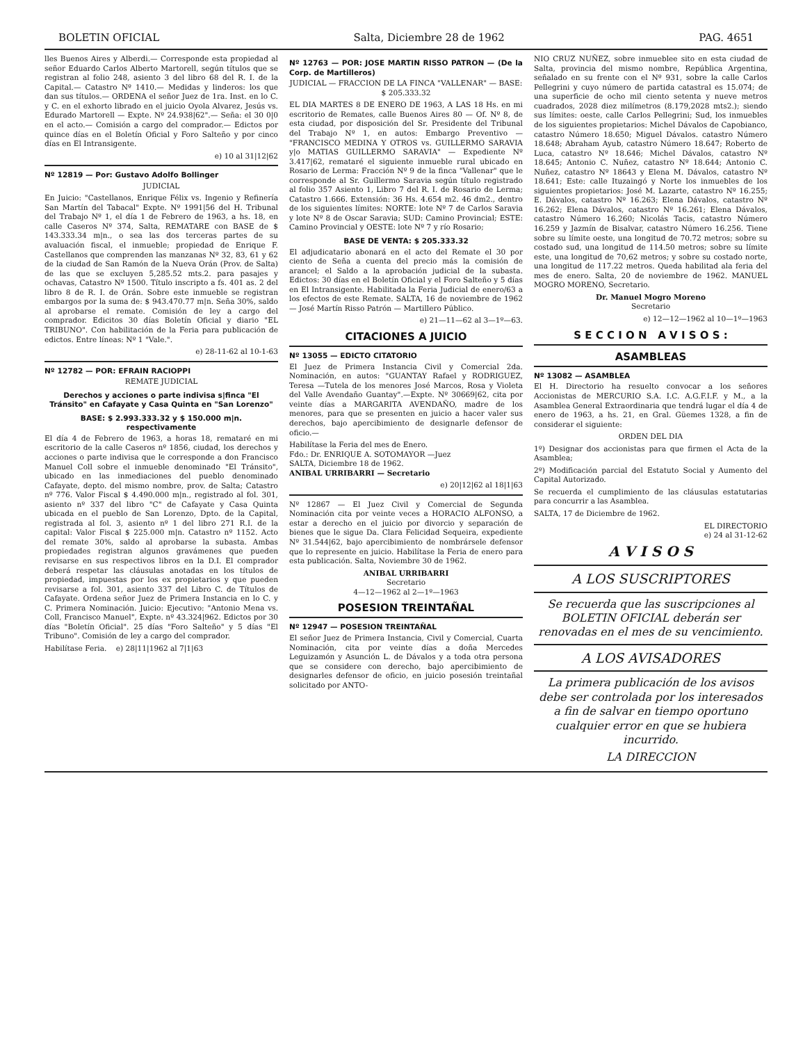BOLETIN OFICIAL Salta, Diciembre 28 de 1962 PAG. 4651
lles Buenos Aires y Alberdi.— Corresponde esta propiedad al señor Eduardo Carlos Alberto Martorell, según títulos que se registran al folio 248, asiento 3 del libro 68 del R. I. de la Capital.— Catastro Nº 1410.— Medidas y linderos: los que dan sus títulos.— ORDENA el señor Juez de 1ra. Inst. en lo C. y C. en el exhorto librado en el juicio Oyola Alvarez, Jesús vs. Edurado Martorell — Expte. Nº 24.938|62".— Seña: el 30 0|0 en el acto.— Comisión a cargo del comprador.— Edictos por quince días en el Boletín Oficial y Foro Salteño y por cinco días en El Intransigente.
e) 10 al 31|12|62
Nº 12819 — Por: Gustavo Adolfo Bollinger
JUDICIAL
En Juicio: "Castellanos, Enrique Félix vs. Ingenio y Refinería San Martín del Tabacal" Expte. Nº 1991|56 del H. Tribunal del Trabajo Nº 1, el día 1 de Febrero de 1963, a hs. 18, en calle Caseros Nº 374, Salta, REMATARE con BASE de $ 143.333.34 m|n., o sea las dos terceras partes de su avaluación fiscal, el inmueble; propiedad de Enrique F. Castellanos que comprenden las manzanas Nº 32, 83, 61 y 62 de la ciudad de San Ramón de la Nueva Orán (Prov. de Salta) de las que se excluyen 5,285.52 mts.2. para pasajes y ochavas, Catastro Nº 1500. Título inscripto a fs. 401 as. 2 del libro 8 de R. I. de Orán. Sobre este inmueble se registran embargos por la suma de: $ 943.470.77 m|n. Seña 30%, saldo al aprobarse el remate. Comisión de ley a cargo del comprador. Edicitos 30 días Boletín Oficial y diario "EL TRIBUNO". Con habilitación de la Feria para publicación de edictos. Entre líneas: Nº 1 "Vale.".
e) 28-11-62 al 10-1-63
Nº 12782 — POR: EFRAIN RACIOPPI
REMATE JUDICIAL
Derechos y acciones o parte indivisa s|finca "El Tránsito" en Cafayate y Casa Quinta en "San Lorenzo"
BASE: $ 2.993.333.32 y $ 150.000 m|n. respectivamente
El día 4 de Febrero de 1963, a horas 18, remataré en mi escritorio de la calle Caseros nº 1856, ciudad, los derechos y acciones o parte indivisa que le corresponde a don Francisco Manuel Coll sobre el inmueble denominado "El Tránsito", ubicado en las inmediaciones del pueblo denominado Cafayate, depto. del mismo nombre, prov. de Salta; Catastro nº 776. Valor Fiscal $ 4.490.000 m|n., registrado al fol. 301, asiento nº 337 del libro "C" de Cafayate y Casa Quinta ubicada en el pueblo de San Lorenzo, Dpto. de la Capital, registrada al fol. 3, asiento nº 1 del libro 271 R.I. de la capital: Valor Fiscal $ 225.000 m|n. Catastro nº 1152. Acto del remate 30%, saldo al aprobarse la subasta. Ambas propiedades registran algunos gravámenes que pueden revisarse en sus respectivos libros en la D.I. El comprador deberá respetar las cláusulas anotadas en los títulos de propiedad, impuestas por los ex propietarios y que pueden revisarse a fol. 301, asiento 337 del Libro C. de Títulos de Cafayate. Ordena señor Juez de Primera Instancia en lo C. y C. Primera Nominación. Juicio: Ejecutivo: "Antonio Mena vs. Coll, Francisco Manuel", Expte. nº 43.324|962. Edictos por 30 días "Boletín Oficial". 25 días "Foro Salteño" y 5 días "El Tribuno". Comisión de ley a cargo del comprador.
Habilítase Feria. e) 28|11|1962 al 7|1|63
Nº 12763 — POR: JOSE MARTIN RISSO PATRON — (De la Corp. de Martilleros)
JUDICIAL — FRACCION DE LA FINCA "VALLENAR" — BASE: $ 205.333.32
EL DIA MARTES 8 DE ENERO DE 1963, A LAS 18 Hs. en mi escritorio de Remates, calle Buenos Aires 80 — Of. Nº 8, de esta ciudad, por disposición del Sr. Presidente del Tribunal del Trabajo Nº 1, en autos: Embargo Preventivo — "FRANCISCO MEDINA Y OTROS vs. GUILLERMO SARAVIA y|o MATIAS GUILLERMO SARAVIA" — Expediente Nº 3.417|62, remataré el siguiente inmueble rural ubicado en Rosario de Lerma: Fracción Nº 9 de la finca "Vallenar" que le corresponde al Sr. Guillermo Saravia según título registrado al folio 357 Asiento 1, Libro 7 del R. I. de Rosario de Lerma; Catastro 1.666. Extensión: 36 Hs. 4.654 m2. 46 dm2., dentro de los siguientes límites: NORTE: lote Nº 7 de Carlos Saravia y lote Nº 8 de Oscar Saravia; SUD: Camino Provincial; ESTE: Camino Provincial y OESTE: lote Nº 7 y río Rosario;
BASE DE VENTA: $ 205.333.32
El adjudicatario abonará en el acto del Remate el 30 por ciento de Seña a cuenta del precio más la comisión de arancel; el Saldo a la aprobación judicial de la subasta. Edictos: 30 días en el Boletín Oficial y el Foro Salteño y 5 días en El Intransigente. Habilitada la Feria Judicial de enero/63 a los efectos de este Remate. SALTA, 16 de noviembre de 1962 — José Martín Risso Patrón — Martillero Público.
e) 21—11—62 al 3—1º—63.
CITACIONES A JUICIO
Nº 13055 — EDICTO CITATORIO
El Juez de Primera Instancia Civil y Comercial 2da. Nominación, en autos: "GUANTAY Rafael y RODRIGUEZ, Teresa —Tutela de los menores José Marcos, Rosa y Violeta del Valle Avendaño Guantay".—Expte. Nº 30669|62, cita por veinte días a MARGARITA AVENDAÑO, madre de los menores, para que se presenten en juicio a hacer valer sus derechos, bajo apercibimiento de designarle defensor de oficio.—
Habilítase la Feria del mes de Enero.
Fdo.: Dr. ENRIQUE A. SOTOMAYOR —Juez
SALTA, Diciembre 18 de 1962.
ANIBAL URRIBARRI — Secretario
e) 20|12|62 al 18|1|63
Nº 12867 — El Juez Civil y Comercial de Segunda Nominación cita por veinte veces a HORACIO ALFONSO, a estar a derecho en el juicio por divorcio y separación de bienes que le sigue Da. Clara Felicidad Sequeira, expediente Nº 31.544|62, bajo apercibimiento de nombrársele defensor que lo represente en juicio. Habilítase la Feria de enero para esta publicación. Salta, Noviembre 30 de 1962.
ANIBAL URRIBARRI
Secretario
4—12—1962 al 2—1º—1963
POSESION TREINTAÑAL
Nº 12947 — POSESION TREINTAÑAL
El señor Juez de Primera Instancia, Civil y Comercial, Cuarta Nominación, cita por veinte días a doña Mercedes Leguizamón y Asunción L. de Dávalos y a toda otra persona que se considere con derecho, bajo apercibimiento de designarles defensor de oficio, en juicio posesión treintañal solicitado por ANTO-
NIO CRUZ NUÑEZ, sobre inmueblee sito en esta ciudad de Salta, provincia del mismo nombre, República Argentina, señalado en su frente con el Nº 931, sobre la calle Carlos Pellegrini y cuyo número de partida catastral es 15.074; de una superficie de ocho mil ciento setenta y nueve metros cuadrados, 2028 diez milímetros (8.179,2028 mts2.); siendo sus límites: oeste, calle Carlos Pellegrini; Sud, los inmuebles de los siguientes propietarios: Michel Dávalos de Capobianco, catastro Número 18.650; Miguel Dávalos. catastro Número 18.648; Abraham Ayub, catastro Número 18.647; Roberto de Luca, catastro Nº 18.646; Michel Dávalos, catastro Nº 18.645; Antonio C. Nuñez, catastro Nº 18.644; Antonio C. Nuñez, catastro Nº 18643 y Elena M. Dávalos, catastro Nº 18.641; Este: calle Ituzaingó y Norte los inmuebles de los siguientes propietarios: José M. Lazarte, catastro Nº 16.255; E. Dávalos, catastro Nº 16.263; Elena Dávalos, catastro Nº 16.262; Elena Dávalos, catastro Nº 16.261; Elena Dávalos, catastro Número 16.260; Nicolás Tacis, catastro Número 16.259 y Jazmín de Bisalvar, catastro Número 16.256. Tiene sobre su límite oeste, una longitud de 70.72 metros; sobre su costado sud, una longitud de 114.50 metros; sobre su límite este, una longitud de 70,62 metros; y sobre su costado norte, una longitud de 117.22 metros. Queda habilitad ala feria del mes de enero. Salta, 20 de noviembre de 1962. MANUEL MOGRO MORENO, Secretario.
Dr. Manuel Mogro Moreno
Secretario
e) 12—12—1962 al 10—1º—1963
S E C C I O N A V I S O S :
ASAMBLEAS
Nº 13082 — ASAMBLEA
El H. Directorio ha resuelto convocar a los señores Accionistas de MERCURIO S.A. I.C. A.G.F.I.F. y M., a la Asamblea General Extraordinaria que tendrá lugar el día 4 de enero de 1963, a hs. 21, en Gral. Güemes 1328, a fin de considerar el siguiente:
ORDEN DEL DIA
1º) Designar dos accionistas para que firmen el Acta de la Asamblea;
2º) Modificación parcial del Estatuto Social y Aumento del Capital Autorizado.
Se recuerda el cumplimiento de las cláusulas estatutarias para concurrir a las Asamblea.
SALTA, 17 de Diciembre de 1962.
EL DIRECTORIO
e) 24 al 31-12-62
A V I S O S
A LOS SUSCRIPTORES
Se recuerda que las suscripciones al BOLETIN OFICIAL deberán ser renovadas en el mes de su vencimiento.
A LOS AVISADORES
La primera publicación de los avisos debe ser controlada por los interesados a fin de salvar en tiempo oportuno cualquier error en que se hubiera incurrido.
LA DIRECCION